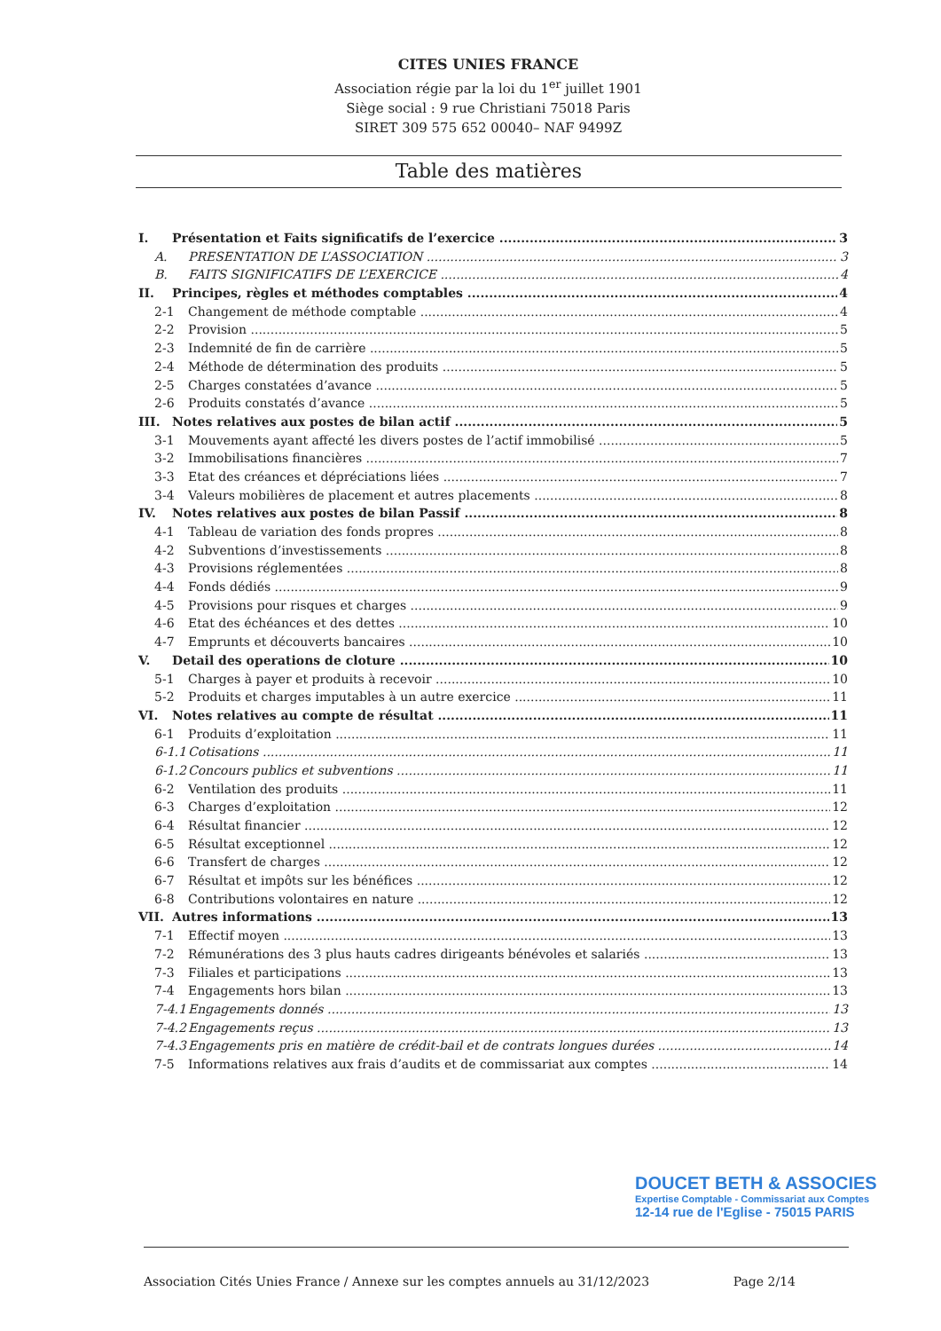CITES UNIES FRANCE
Association régie par la loi du 1<sup>er</sup> juillet 1901
Siège social : 9 rue Christiani 75018 Paris
SIRET 309 575 652 00040– NAF 9499Z
Table des matières
I. Présentation et Faits significatifs de l’exercice 3
A. PRESENTATION DE L’ASSOCIATION 3
B. FAITS SIGNIFICATIFS DE L’EXERCICE 4
II. Principes, règles et méthodes comptables 4
2-1 Changement de méthode comptable 4
2-2 Provision 5
2-3 Indemnité de fin de carrière 5
2-4 Méthode de détermination des produits 5
2-5 Charges constatées d’avance 5
2-6 Produits constatés d’avance 5
III. Notes relatives aux postes de bilan actif 5
3-1 Mouvements ayant affecté les divers postes de l’actif immobilisé 5
3-2 Immobilisations financières 7
3-3 Etat des créances et dépréciations liées 7
3-4 Valeurs mobilières de placement et autres placements 8
IV. Notes relatives aux postes de bilan Passif 8
4-1 Tableau de variation des fonds propres 8
4-2 Subventions d’investissements 8
4-3 Provisions réglementées 8
4-4 Fonds dédiés 9
4-5 Provisions pour risques et charges 9
4-6 Etat des échéances et des dettes 10
4-7 Emprunts et découverts bancaires 10
V. Detail des operations de cloture 10
5-1 Charges à payer et produits à recevoir 10
5-2 Produits et charges imputables à un autre exercice 11
VI. Notes relatives au compte de résultat 11
6-1 Produits d’exploitation 11
6-1.1 Cotisations 11
6-1.2 Concours publics et subventions 11
6-2 Ventilation des produits 11
6-3 Charges d’exploitation 12
6-4 Résultat financier 12
6-5 Résultat exceptionnel 12
6-6 Transfert de charges 12
6-7 Résultat et impôts sur les bénéfices 12
6-8 Contributions volontaires en nature 12
VII. Autres informations 13
7-1 Effectif moyen 13
7-2 Rémunérations des 3 plus hauts cadres dirigeants bénévoles et salariés 13
7-3 Filiales et participations 13
7-4 Engagements hors bilan 13
7-4.1 Engagements donnés 13
7-4.2 Engagements reçus 13
7-4.3 Engagements pris en matière de crédit-bail et de contrats longues durées 14
7-5 Informations relatives aux frais d’audits et de commissariat aux comptes 14
DOUCET BETH & ASSOCIES
Expertise Comptable - Commissariat aux Comptes
12-14 rue de l'Eglise - 75015 PARIS
Association Cités Unies France / Annexe sur les comptes annuels au 31/12/2023 Page 2/14